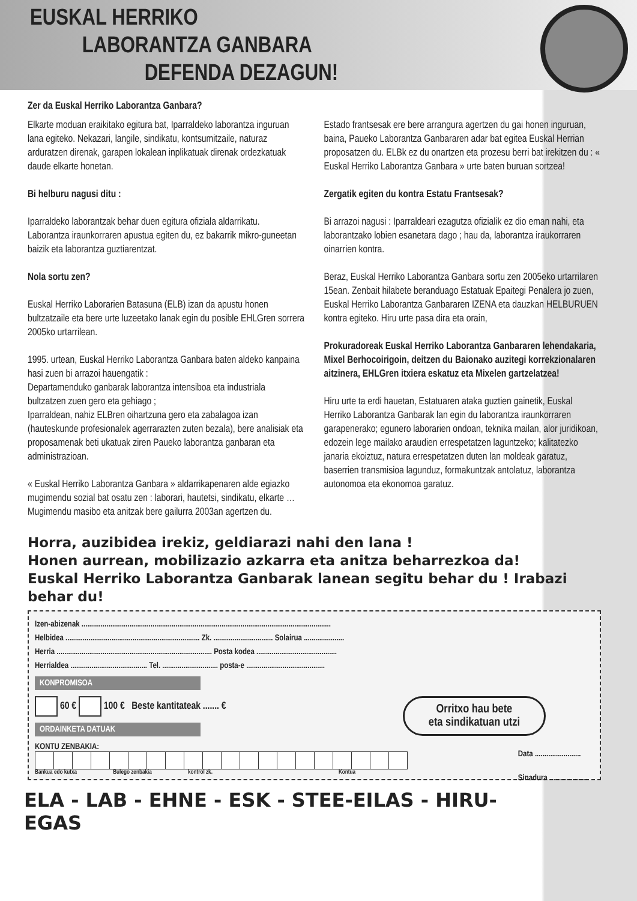EUSKAL HERRIKO
LABORANTZA GANBARA
DEFENDA DEZAGUN!
Zer da Euskal Herriko Laborantza Ganbara?
Elkarte moduan eraikitako egitura bat, Iparraldeko laborantza inguruan lana egiteko. Nekazari, langile, sindikatu, kontsumitzaile, naturaz arduratzen direnak, garapen lokalean inplikatuak direnak ordezkatuak daude elkarte honetan.
Bi helburu nagusi ditu :
Iparraldeko laborantzak behar duen egitura ofiziala aldarrikatu.
Laborantza iraunkorraren apustua egiten du, ez bakarrik mikro-guneetan baizik eta laborantza guztiarentzat.
Nola sortu zen?
Euskal Herriko Laborarien Batasuna (ELB) izan da apustu honen bultzatzaile eta bere urte luzeetako lanak egin du posible EHLGren sorrera 2005ko urtarrilean.
1995. urtean, Euskal Herriko Laborantza Ganbara baten aldeko kanpaina hasi zuen bi arrazoi hauengatik :
Departamenduko ganbarak laborantza intensiboa eta industriala bultzatzen zuen gero eta gehiago ;
Iparraldean, nahiz ELBren oihartzuna gero eta zabalagoa izan (hauteskunde profesionalek agerrarazten zuten bezala), bere analisiak eta proposamenak beti ukatuak ziren Paueko laborantza ganbaran eta administrazioan.
« Euskal Herriko Laborantza Ganbara » aldarrikapenaren alde egiazko mugimendu sozial bat osatu zen : laborari, hautetsi, sindikatu, elkarte … Mugimendu masibo eta anitzak bere gailurra 2003an agertzen du.
Estado frantsesak ere bere arrangura agertzen du gai honen inguruan, baina, Paueko Laborantza Ganbararen adar bat egitea Euskal Herrian proposatzen du. ELBk ez du onartzen eta prozesu berri bat irekitzen du : « Euskal Herriko Laborantza Ganbara » urte baten buruan sortzea!
Zergatik egiten du kontra Estatu Frantsesak?
Bi arrazoi nagusi : Iparraldeari ezagutza ofizialik ez dio eman nahi, eta laborantzako lobien esanetara dago ; hau da, laborantza iraukorraren oinarrien kontra.
Beraz, Euskal Herriko Laborantza Ganbara sortu zen 2005eko urtarrilaren 15ean. Zenbait hilabete beranduago Estatuak Epaitegi Penalera jo zuen, Euskal Herriko Laborantza Ganbararen IZENA eta dauzkan HELBURUEN kontra egiteko. Hiru urte pasa dira eta orain,
Prokuradoreak Euskal Herriko Laborantza Ganbararen lehendakaria, Mixel Berhocoirigoin, deitzen du Baionako auzitegi korrekzionalaren aitzinera, EHLGren itxiera eskatuz eta Mixelen gartzelatzea!
Hiru urte ta erdi hauetan, Estatuaren ataka guztien gainetik, Euskal Herriko Laborantza Ganbarak lan egin du laborantza iraunkorraren garapenerako; egunero laborarien ondoan, teknika mailan, alor juridikoan, edozein lege mailako araudien errespetatzen laguntzeko; kalitatezko janaria ekoiztuz, natura errespetatzen duten lan moldeak garatuz, baserrien transmisioa lagunduz, formakuntzak antolatuz, laborantza autonomoa eta ekonomoa garatuz.
Horra, auzibidea irekiz, geldiarazi nahi den lana !
Honen aurrean, mobilizazio azkarra eta anitza beharrezkoa da!
Euskal Herriko Laborantza Ganbarak lanean segitu behar du ! Irabazi behar du!
Izen-abizenak ..................................................................................................................................
Helbidea ...................................................................... Zk. ............................... Solairua .....................
Herria ................................................................................. Posta kodea ..........................................
Herrialdea ........................................ Tel. ............................. posta-e .........................................
KONPROMISOA
Orritxo hau bete
eta sindikatuan utzi
60 € 100 € Beste kantitateak ....... €
ORDAINKETA DATUAK
Data ........................
Sinadura ....................
KONTU ZENBAKIA:
Bankua edo kutxa Bulego zenbakia kontrol zk. Kontua
ELA - LAB - EHNE - ESK - STEE-EILAS - HIRU- EGAS